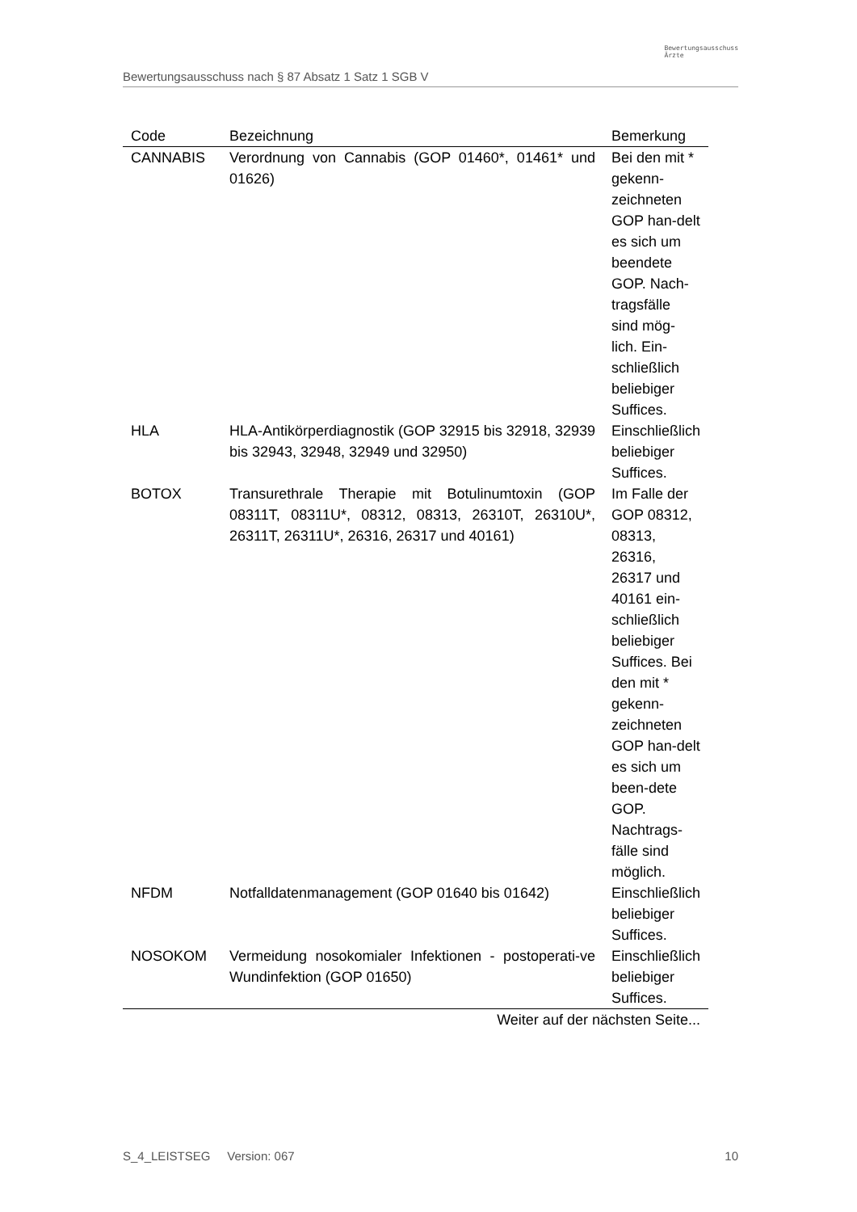Bewertungsausschuss nach § 87 Absatz 1 Satz 1 SGB V
Bewertungsausschuss
Ärzte
| Code | Bezeichnung | Bemerkung |
| --- | --- | --- |
| CANNABIS | Verordnung von Cannabis (GOP 01460*, 01461* und 01626) | Bei den mit * gekenn-zeichneten GOP han-delt es sich um beendete GOP. Nach-tragsfälle sind mög-lich. Ein-schließlich beliebiger Suffices. |
| HLA | HLA-Antikörperdiagnostik (GOP 32915 bis 32918, 32939 bis 32943, 32948, 32949 und 32950) | Einschließlich beliebiger Suffices. |
| BOTOX | Transurethrale Therapie mit Botulinumtoxin (GOP 08311T, 08311U*, 08312, 08313, 26310T, 26310U*, 26311T, 26311U*, 26316, 26317 und 40161) | Im Falle der GOP 08312, 08313, 26316, 26317 und 40161 ein-schließlich beliebiger Suffices. Bei den mit * gekenn-zeichneten GOP han-delt es sich um been-dete GOP. Nachtrags-fälle sind möglich. |
| NFDM | Notfalldatenmanagement (GOP 01640 bis 01642) | Einschließlich beliebiger Suffices. |
| NOSOKOM | Vermeidung nosokomialer Infektionen - postoperati-ve Wundinfektion (GOP 01650) | Einschließlich beliebiger Suffices. |
| Weiter auf der nächsten Seite... | | |
S_4_LEISTSEG Version: 067 10